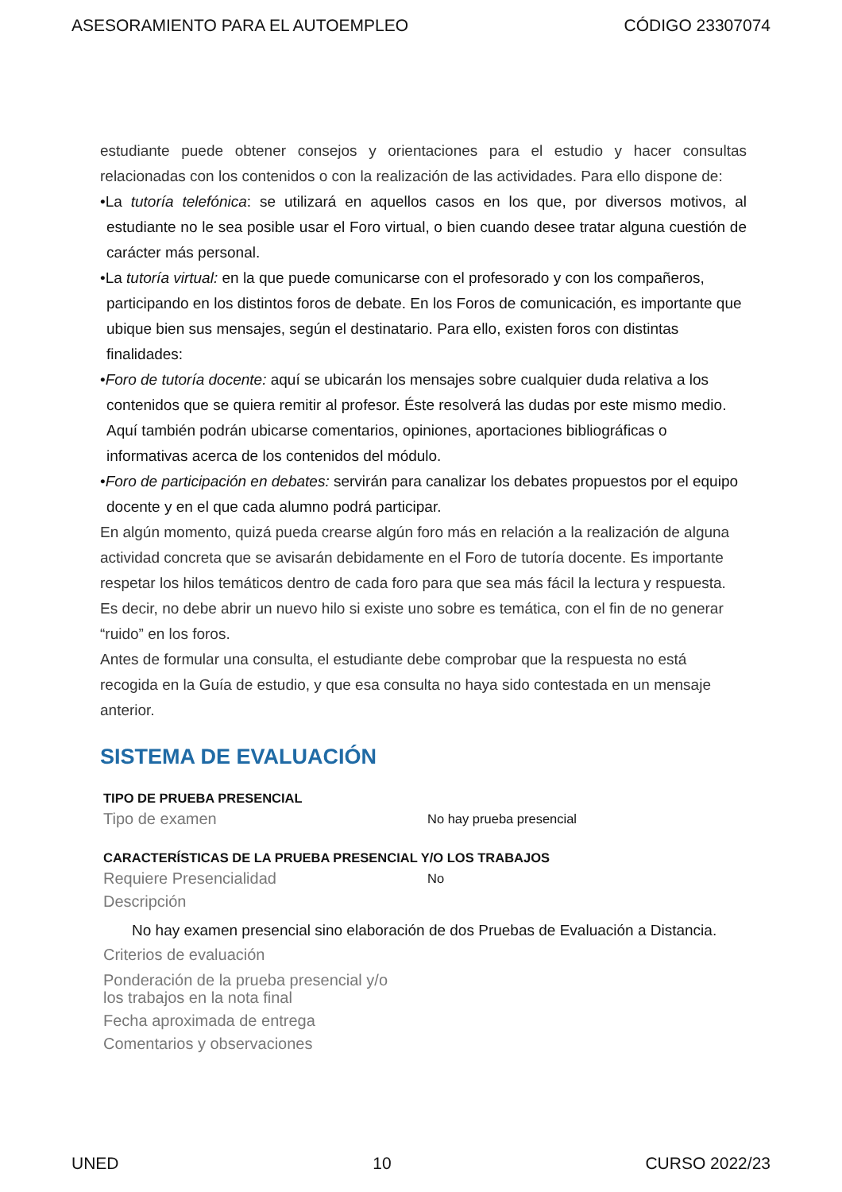ASESORAMIENTO PARA EL AUTOEMPLEO CÓDIGO 23307074
estudiante puede obtener consejos y orientaciones para el estudio y hacer consultas relacionadas con los contenidos o con la realización de las actividades. Para ello dispone de:
•La tutoría telefónica: se utilizará en aquellos casos en los que, por diversos motivos, al estudiante no le sea posible usar el Foro virtual, o bien cuando desee tratar alguna cuestión de carácter más personal.
•La tutoría virtual: en la que puede comunicarse con el profesorado y con los compañeros, participando en los distintos foros de debate. En los Foros de comunicación, es importante que ubique bien sus mensajes, según el destinatario. Para ello, existen foros con distintas finalidades:
•Foro de tutoría docente: aquí se ubicarán los mensajes sobre cualquier duda relativa a los contenidos que se quiera remitir al profesor. Éste resolverá las dudas por este mismo medio. Aquí también podrán ubicarse comentarios, opiniones, aportaciones bibliográficas o informativas acerca de los contenidos del módulo.
•Foro de participación en debates: servirán para canalizar los debates propuestos por el equipo docente y en el que cada alumno podrá participar.
En algún momento, quizá pueda crearse algún foro más en relación a la realización de alguna actividad concreta que se avisarán debidamente en el Foro de tutoría docente. Es importante respetar los hilos temáticos dentro de cada foro para que sea más fácil la lectura y respuesta. Es decir, no debe abrir un nuevo hilo si existe uno sobre es temática, con el fin de no generar “ruido” en los foros.
Antes de formular una consulta, el estudiante debe comprobar que la respuesta no está recogida en la Guía de estudio, y que esa consulta no haya sido contestada en un mensaje anterior.
SISTEMA DE EVALUACIÓN
TIPO DE PRUEBA PRESENCIAL
Tipo de examen No hay prueba presencial
CARACTERÍSTICAS DE LA PRUEBA PRESENCIAL Y/O LOS TRABAJOS
Requiere Presencialidad No
Descripción
No hay examen presencial sino elaboración de dos Pruebas de Evaluación a Distancia.
Criterios de evaluación
Ponderación de la prueba presencial y/o
los trabajos en la nota final
Fecha aproximada de entrega
Comentarios y observaciones
UNED 10 CURSO 2022/23